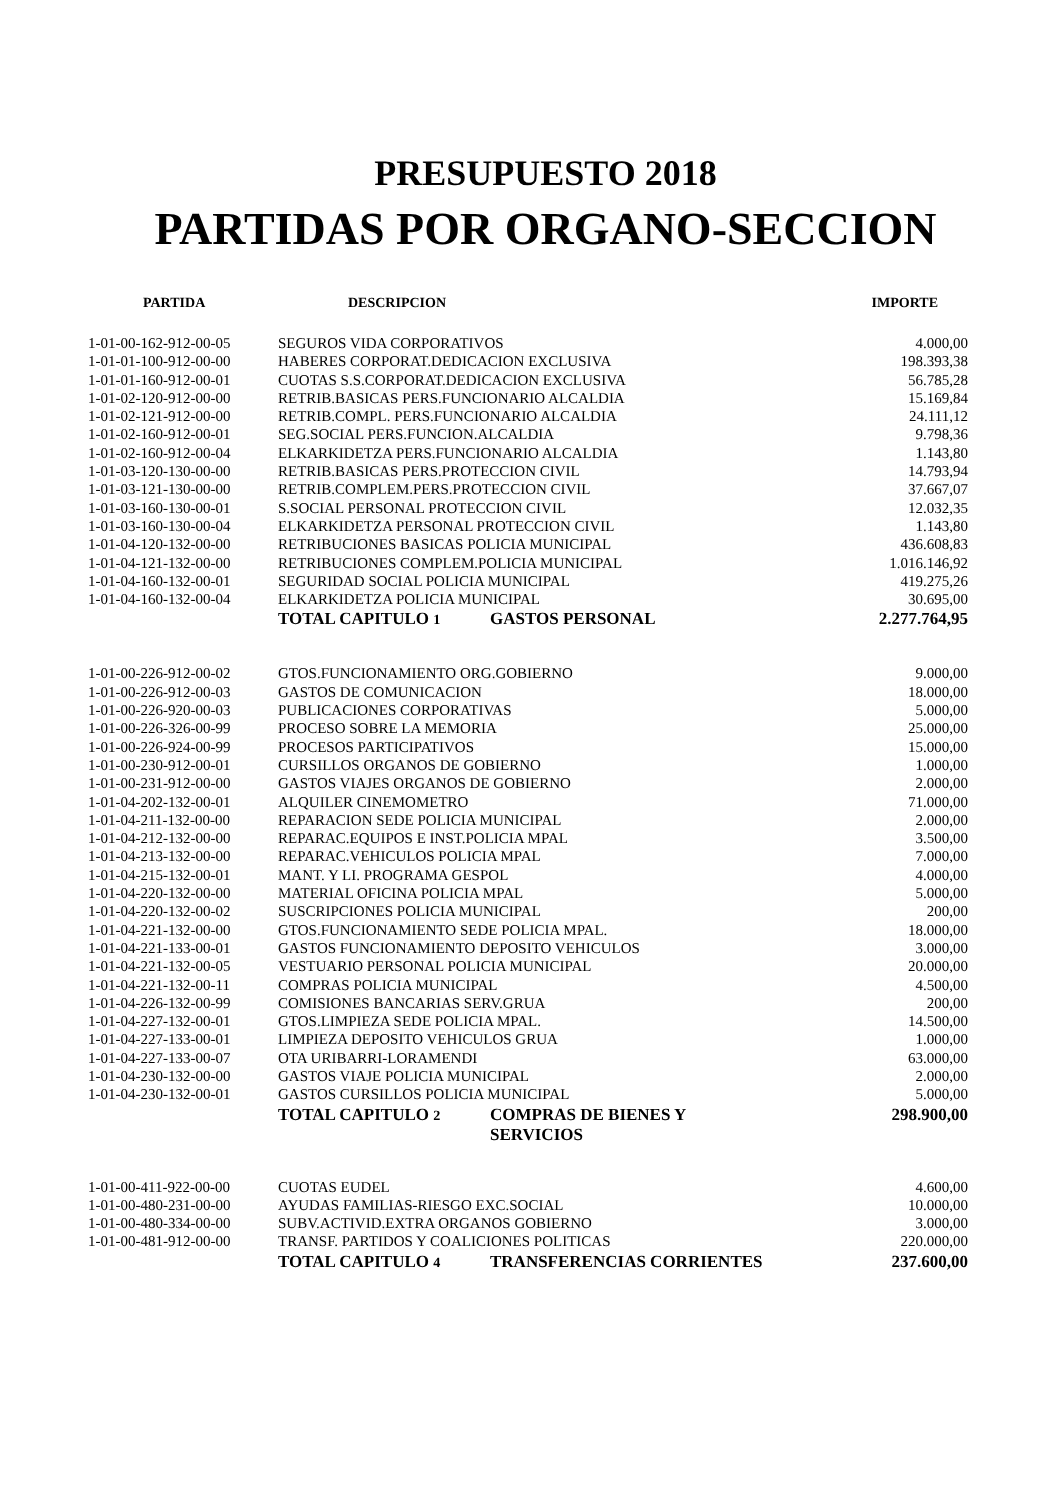PRESUPUESTO 2018
PARTIDAS POR ORGANO-SECCION
| PARTIDA | DESCRIPCION | | IMPORTE |
| --- | --- | --- | --- |
| 1-01-00-162-912-00-05 | SEGUROS VIDA CORPORATIVOS | | 4.000,00 |
| 1-01-01-100-912-00-00 | HABERES CORPORAT.DEDICACION EXCLUSIVA | | 198.393,38 |
| 1-01-01-160-912-00-01 | CUOTAS S.S.CORPORAT.DEDICACION EXCLUSIVA | | 56.785,28 |
| 1-01-02-120-912-00-00 | RETRIB.BASICAS PERS.FUNCIONARIO ALCALDIA | | 15.169,84 |
| 1-01-02-121-912-00-00 | RETRIB.COMPL. PERS.FUNCIONARIO ALCALDIA | | 24.111,12 |
| 1-01-02-160-912-00-01 | SEG.SOCIAL PERS.FUNCION.ALCALDIA | | 9.798,36 |
| 1-01-02-160-912-00-04 | ELKARKIDETZA PERS.FUNCIONARIO ALCALDIA | | 1.143,80 |
| 1-01-03-120-130-00-00 | RETRIB.BASICAS PERS.PROTECCION CIVIL | | 14.793,94 |
| 1-01-03-121-130-00-00 | RETRIB.COMPLEM.PERS.PROTECCION CIVIL | | 37.667,07 |
| 1-01-03-160-130-00-01 | S.SOCIAL PERSONAL PROTECCION CIVIL | | 12.032,35 |
| 1-01-03-160-130-00-04 | ELKARKIDETZA PERSONAL PROTECCION CIVIL | | 1.143,80 |
| 1-01-04-120-132-00-00 | RETRIBUCIONES BASICAS POLICIA MUNICIPAL | | 436.608,83 |
| 1-01-04-121-132-00-00 | RETRIBUCIONES COMPLEM.POLICIA MUNICIPAL | | 1.016.146,92 |
| 1-01-04-160-132-00-01 | SEGURIDAD SOCIAL POLICIA MUNICIPAL | | 419.275,26 |
| 1-01-04-160-132-00-04 | ELKARKIDETZA POLICIA MUNICIPAL | | 30.695,00 |
| | TOTAL CAPITULO 1 | GASTOS PERSONAL | 2.277.764,95 |
| 1-01-00-226-912-00-02 | GTOS.FUNCIONAMIENTO ORG.GOBIERNO | | 9.000,00 |
| 1-01-00-226-912-00-03 | GASTOS DE COMUNICACION | | 18.000,00 |
| 1-01-00-226-920-00-03 | PUBLICACIONES CORPORATIVAS | | 5.000,00 |
| 1-01-00-226-326-00-99 | PROCESO SOBRE LA MEMORIA | | 25.000,00 |
| 1-01-00-226-924-00-99 | PROCESOS PARTICIPATIVOS | | 15.000,00 |
| 1-01-00-230-912-00-01 | CURSILLOS ORGANOS DE GOBIERNO | | 1.000,00 |
| 1-01-00-231-912-00-00 | GASTOS VIAJES ORGANOS DE GOBIERNO | | 2.000,00 |
| 1-01-04-202-132-00-01 | ALQUILER CINEMOMETRO | | 71.000,00 |
| 1-01-04-211-132-00-00 | REPARACION SEDE POLICIA MUNICIPAL | | 2.000,00 |
| 1-01-04-212-132-00-00 | REPARAC.EQUIPOS E INST.POLICIA MPAL | | 3.500,00 |
| 1-01-04-213-132-00-00 | REPARAC.VEHICULOS POLICIA MPAL | | 7.000,00 |
| 1-01-04-215-132-00-01 | MANT. Y LI. PROGRAMA GESPOL | | 4.000,00 |
| 1-01-04-220-132-00-00 | MATERIAL OFICINA POLICIA MPAL | | 5.000,00 |
| 1-01-04-220-132-00-02 | SUSCRIPCIONES POLICIA MUNICIPAL | | 200,00 |
| 1-01-04-221-132-00-00 | GTOS.FUNCIONAMIENTO SEDE POLICIA MPAL. | | 18.000,00 |
| 1-01-04-221-133-00-01 | GASTOS FUNCIONAMIENTO DEPOSITO VEHICULOS | | 3.000,00 |
| 1-01-04-221-132-00-05 | VESTUARIO PERSONAL POLICIA MUNICIPAL | | 20.000,00 |
| 1-01-04-221-132-00-11 | COMPRAS POLICIA MUNICIPAL | | 4.500,00 |
| 1-01-04-226-132-00-99 | COMISIONES BANCARIAS SERV.GRUA | | 200,00 |
| 1-01-04-227-132-00-01 | GTOS.LIMPIEZA SEDE POLICIA MPAL. | | 14.500,00 |
| 1-01-04-227-133-00-01 | LIMPIEZA DEPOSITO VEHICULOS GRUA | | 1.000,00 |
| 1-01-04-227-133-00-07 | OTA URIBARRI-LORAMENDI | | 63.000,00 |
| 1-01-04-230-132-00-00 | GASTOS VIAJE POLICIA MUNICIPAL | | 2.000,00 |
| 1-01-04-230-132-00-01 | GASTOS CURSILLOS POLICIA MUNICIPAL | | 5.000,00 |
| | TOTAL CAPITULO 2 | COMPRAS DE BIENES Y SERVICIOS | 298.900,00 |
| 1-01-00-411-922-00-00 | CUOTAS EUDEL | | 4.600,00 |
| 1-01-00-480-231-00-00 | AYUDAS FAMILIAS-RIESGO EXC.SOCIAL | | 10.000,00 |
| 1-01-00-480-334-00-00 | SUBV.ACTIVID.EXTRA ORGANOS GOBIERNO | | 3.000,00 |
| 1-01-00-481-912-00-00 | TRANSF. PARTIDOS Y COALICIONES POLITICAS | | 220.000,00 |
| | TOTAL CAPITULO 4 | TRANSFERENCIAS CORRIENTES | 237.600,00 |